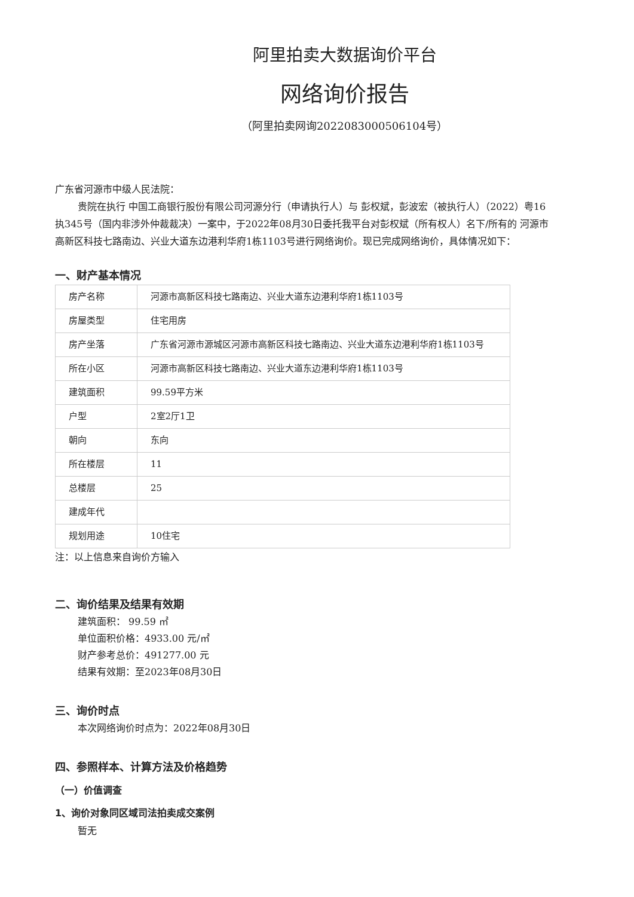阿里拍卖大数据询价平台
网络询价报告
（阿里拍卖网询2022083000506104号）
广东省河源市中级人民法院：
贵院在执行 中国工商银行股份有限公司河源分行（申请执行人）与 彭权斌，彭波宏（被执行人）（2022）粤16执345号（国内非涉外仲裁裁决）一案中，于2022年08月30日委托我平台对彭权斌（所有权人）名下/所有的 河源市高新区科技七路南边、兴业大道东边港利华府1栋1103号进行网络询价。现已完成网络询价，具体情况如下：
一、财产基本情况
| 房产名称 | 河源市高新区科技七路南边、兴业大道东边港利华府1栋1103号 |
| 房屋类型 | 住宅用房 |
| 房产坐落 | 广东省河源市源城区河源市高新区科技七路南边、兴业大道东边港利华府1栋1103号 |
| 所在小区 | 河源市高新区科技七路南边、兴业大道东边港利华府1栋1103号 |
| 建筑面积 | 99.59平方米 |
| 户型 | 2室2厅1卫 |
| 朝向 | 东向 |
| 所在楼层 | 11 |
| 总楼层 | 25 |
| 建成年代 | |
| 规划用途 | 10住宅 |
注：以上信息来自询价方输入
二、询价结果及结果有效期
建筑面积： 99.59 ㎡
单位面积价格：4933.00 元/㎡
财产参考总价：491277.00 元
结果有效期：至2023年08月30日
三、询价时点
本次网络询价时点为：2022年08月30日
四、参照样本、计算方法及价格趋势
（一）价值调查
1、询价对象同区域司法拍卖成交案例
暂无